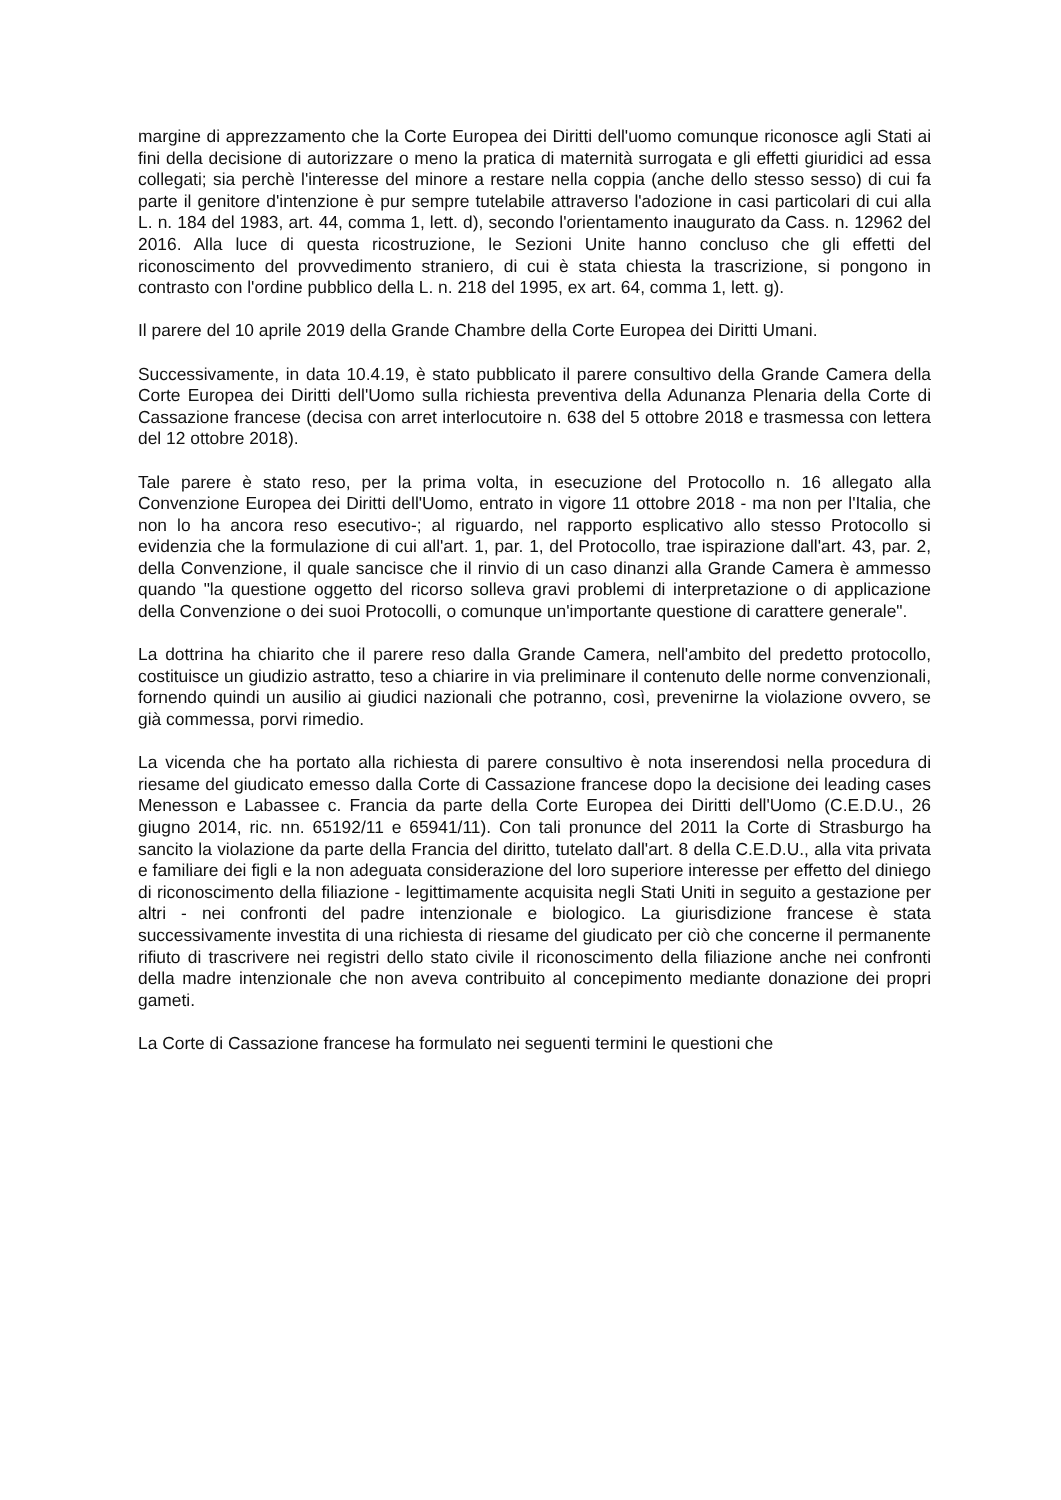margine di apprezzamento che la Corte Europea dei Diritti dell'uomo comunque riconosce agli Stati ai fini della decisione di autorizzare o meno la pratica di maternità surrogata e gli effetti giuridici ad essa collegati; sia perchè l'interesse del minore a restare nella coppia (anche dello stesso sesso) di cui fa parte il genitore d'intenzione è pur sempre tutelabile attraverso l'adozione in casi particolari di cui alla L. n. 184 del 1983, art. 44, comma 1, lett. d), secondo l'orientamento inaugurato da Cass. n. 12962 del 2016. Alla luce di questa ricostruzione, le Sezioni Unite hanno concluso che gli effetti del riconoscimento del provvedimento straniero, di cui è stata chiesta la trascrizione, si pongono in contrasto con l'ordine pubblico della L. n. 218 del 1995, ex art. 64, comma 1, lett. g).
Il parere del 10 aprile 2019 della Grande Chambre della Corte Europea dei Diritti Umani.
Successivamente, in data 10.4.19, è stato pubblicato il parere consultivo della Grande Camera della Corte Europea dei Diritti dell'Uomo sulla richiesta preventiva della Adunanza Plenaria della Corte di Cassazione francese (decisa con arret interlocutoire n. 638 del 5 ottobre 2018 e trasmessa con lettera del 12 ottobre 2018).
Tale parere è stato reso, per la prima volta, in esecuzione del Protocollo n. 16 allegato alla Convenzione Europea dei Diritti dell'Uomo, entrato in vigore 11 ottobre 2018 - ma non per l'Italia, che non lo ha ancora reso esecutivo-; al riguardo, nel rapporto esplicativo allo stesso Protocollo si evidenzia che la formulazione di cui all'art. 1, par. 1, del Protocollo, trae ispirazione dall'art. 43, par. 2, della Convenzione, il quale sancisce che il rinvio di un caso dinanzi alla Grande Camera è ammesso quando "la questione oggetto del ricorso solleva gravi problemi di interpretazione o di applicazione della Convenzione o dei suoi Protocolli, o comunque un'importante questione di carattere generale".
La dottrina ha chiarito che il parere reso dalla Grande Camera, nell'ambito del predetto protocollo, costituisce un giudizio astratto, teso a chiarire in via preliminare il contenuto delle norme convenzionali, fornendo quindi un ausilio ai giudici nazionali che potranno, così, prevenirne la violazione ovvero, se già commessa, porvi rimedio.
La vicenda che ha portato alla richiesta di parere consultivo è nota inserendosi nella procedura di riesame del giudicato emesso dalla Corte di Cassazione francese dopo la decisione dei leading cases Menesson e Labassee c. Francia da parte della Corte Europea dei Diritti dell'Uomo (C.E.D.U., 26 giugno 2014, ric. nn. 65192/11 e 65941/11). Con tali pronunce del 2011 la Corte di Strasburgo ha sancito la violazione da parte della Francia del diritto, tutelato dall'art. 8 della C.E.D.U., alla vita privata e familiare dei figli e la non adeguata considerazione del loro superiore interesse per effetto del diniego di riconoscimento della filiazione - legittimamente acquisita negli Stati Uniti in seguito a gestazione per altri - nei confronti del padre intenzionale e biologico. La giurisdizione francese è stata successivamente investita di una richiesta di riesame del giudicato per ciò che concerne il permanente rifiuto di trascrivere nei registri dello stato civile il riconoscimento della filiazione anche nei confronti della madre intenzionale che non aveva contribuito al concepimento mediante donazione dei propri gameti.
La Corte di Cassazione francese ha formulato nei seguenti termini le questioni che